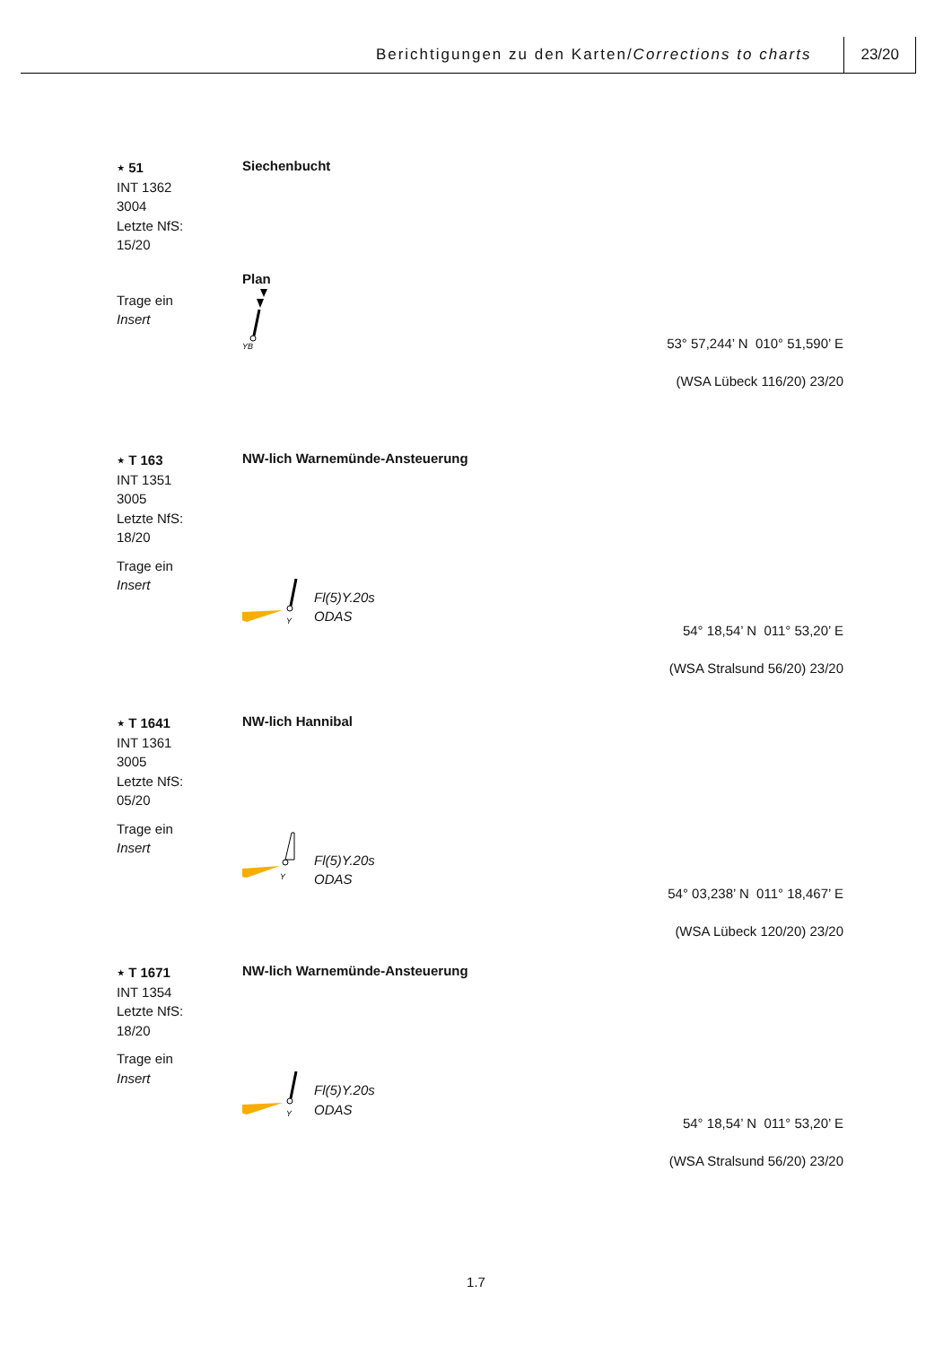Berichtigungen zu den Karten/Corrections to charts 23/20
⋆ 51
INT 1362
3004
Letzte NfS:
15/20
Siechenbucht
Trage ein
Insert
Plan
YB
53° 57,244’ N 010° 51,590’ E
(WSA Lübeck 116/20) 23/20
⋆ T 163
INT 1351
3005
Letzte NfS:
18/20
NW-lich Warnemünde-Ansteuerung
Trage ein
Insert
Y
Fl(5)Y.20s
ODAS
54° 18,54’ N 011° 53,20’ E
(WSA Stralsund 56/20) 23/20
⋆ T 1641
INT 1361
3005
Letzte NfS:
05/20
NW-lich Hannibal
Trage ein
Insert
Y
Fl(5)Y.20s
ODAS
54° 03,238’ N 011° 18,467’ E
(WSA Lübeck 120/20) 23/20
⋆ T 1671
INT 1354
Letzte NfS:
18/20
NW-lich Warnemünde-Ansteuerung
Trage ein
Insert
Y
Fl(5)Y.20s
ODAS
54° 18,54’ N 011° 53,20’ E
(WSA Stralsund 56/20) 23/20
1.7